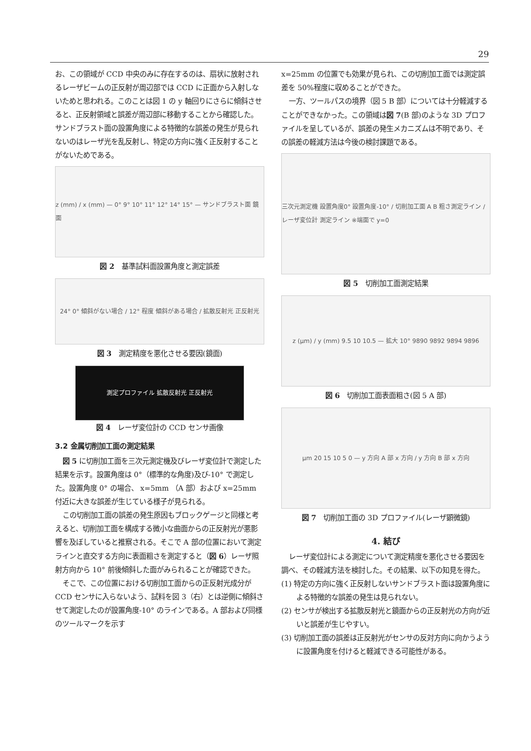29
お、この領域が CCD 中央のみに存在するのは、扇状に放射されるレーザビームの正反射が周辺部では CCD に正面から入射しないためと思われる。このことは図 1 の y 軸回りにさらに傾斜させると、正反射領域と誤差が周辺部に移動することから確認した。サンドブラスト面の設置角度による特徴的な誤差の発生が見られないのはレーザ光を乱反射し、特定の方向に強く正反射することがないためである。
z (mm) / x (mm) — 0° 9° 10° 11° 12° 14° 15° — サンドブラスト面 鏡面
図 2　基準試料面設置角度と測定誤差
24° 0° 傾斜がない場合 / 12° 程度 傾斜がある場合 / 拡散反射光 正反射光
図 3　測定精度を悪化させる要因(鏡面)
測定プロファイル 拡散反射光 正反射光
図 4　レーザ変位計の CCD センサ画像
3.2 金属切削加工面の測定結果
図 5 に切削加工面を三次元測定機及びレーザ変位計で測定した結果を示す。設置角度は 0°（標準的な角度)及び-10° で測定した。設置角度 0° の場合、 x=5mm （A 部）および x=25mm 付近に大きな誤差が生じている様子が見られる。
この切削加工面の誤差の発生原因もブロックゲージと同様と考えると、切削加工面を構成する微小な曲面からの正反射光が悪影響を及ぼしていると推察される。そこで A 部の位置において測定ラインと直交する方向に表面粗さを測定すると（図 6）レーザ照射方向から 10° 前後傾斜した面がみられることが確認できた。
そこで、この位置における切削加工面からの正反射光成分が CCD センサに入らないよう、試料を図 3（右）とは逆側に傾斜させて測定したのが設置角度-10° のラインである。A 部および同様のツールマークを示す
x=25mm の位置でも効果が見られ、この切削加工面では測定誤差を 50%程度に収めることができた。
一方、ツールパスの境界（図 5 B 部）については十分軽減することができなかった。この領域は図 7(B 部)のような 3D プロファイルを呈しているが、誤差の発生メカニズムは不明であり、その誤差の軽減方法は今後の検討課題である。
三次元測定機 設置角度0° 設置角度-10° / 切削加工面 A B 粗さ測定ライン / レーザ変位計 測定ライン ※端面で y=0
図 5　切削加工面測定結果
z (μm) / y (mm) 9.5 10 10.5 — 拡大 10° 9890 9892 9894 9896
図 6　切削加工面表面粗さ(図 5 A 部)
μm 20 15 10 5 0 — y 方向 A 部 x 方向 / y 方向 B 部 x 方向
図 7　切削加工面の 3D プロファイル(レーザ顕微鏡)
4. 結び
レーザ変位計による測定について測定精度を悪化させる要因を調べ、その軽減方法を検討した。その結果、以下の知見を得た。
(1) 特定の方向に強く正反射しないサンドブラスト面は設置角度による特徴的な誤差の発生は見られない。
(2) センサが検出する拡散反射光と鏡面からの正反射光の方向が近いと誤差が生じやすい。
(3) 切削加工面の誤差は正反射光がセンサの反対方向に向かうように設置角度を付けると軽減できる可能性がある。